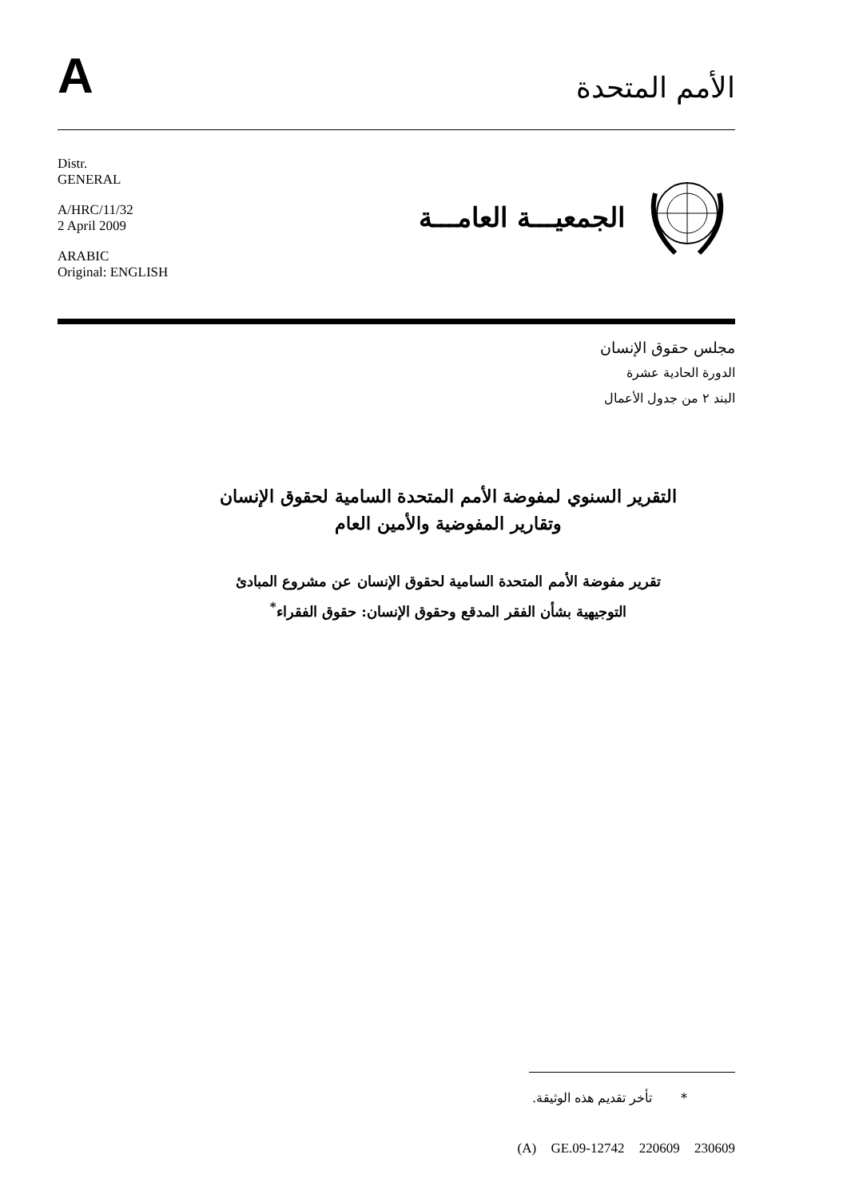A
الأمم المتحدة
Distr.
GENERAL
A/HRC/11/32
2 April 2009
ARABIC
Original: ENGLISH
الجمعيـــة العامـــة
مجلس حقوق الإنسان
الدورة الحادية عشرة
البند ٢ من جدول الأعمال
التقرير السنوي لمفوضة الأمم المتحدة السامية لحقوق الإنسان
وتقارير المفوضية والأمين العام
تقرير مفوضة الأمم المتحدة السامية لحقوق الإنسان عن مشروع المبادئ
التوجيهية بشأن الفقر المدقع وحقوق الإنسان: حقوق الفقراء<sup>*</sup>
* تأخر تقديم هذه الوثيقة.
(A) GE.09-12742 220609 230609